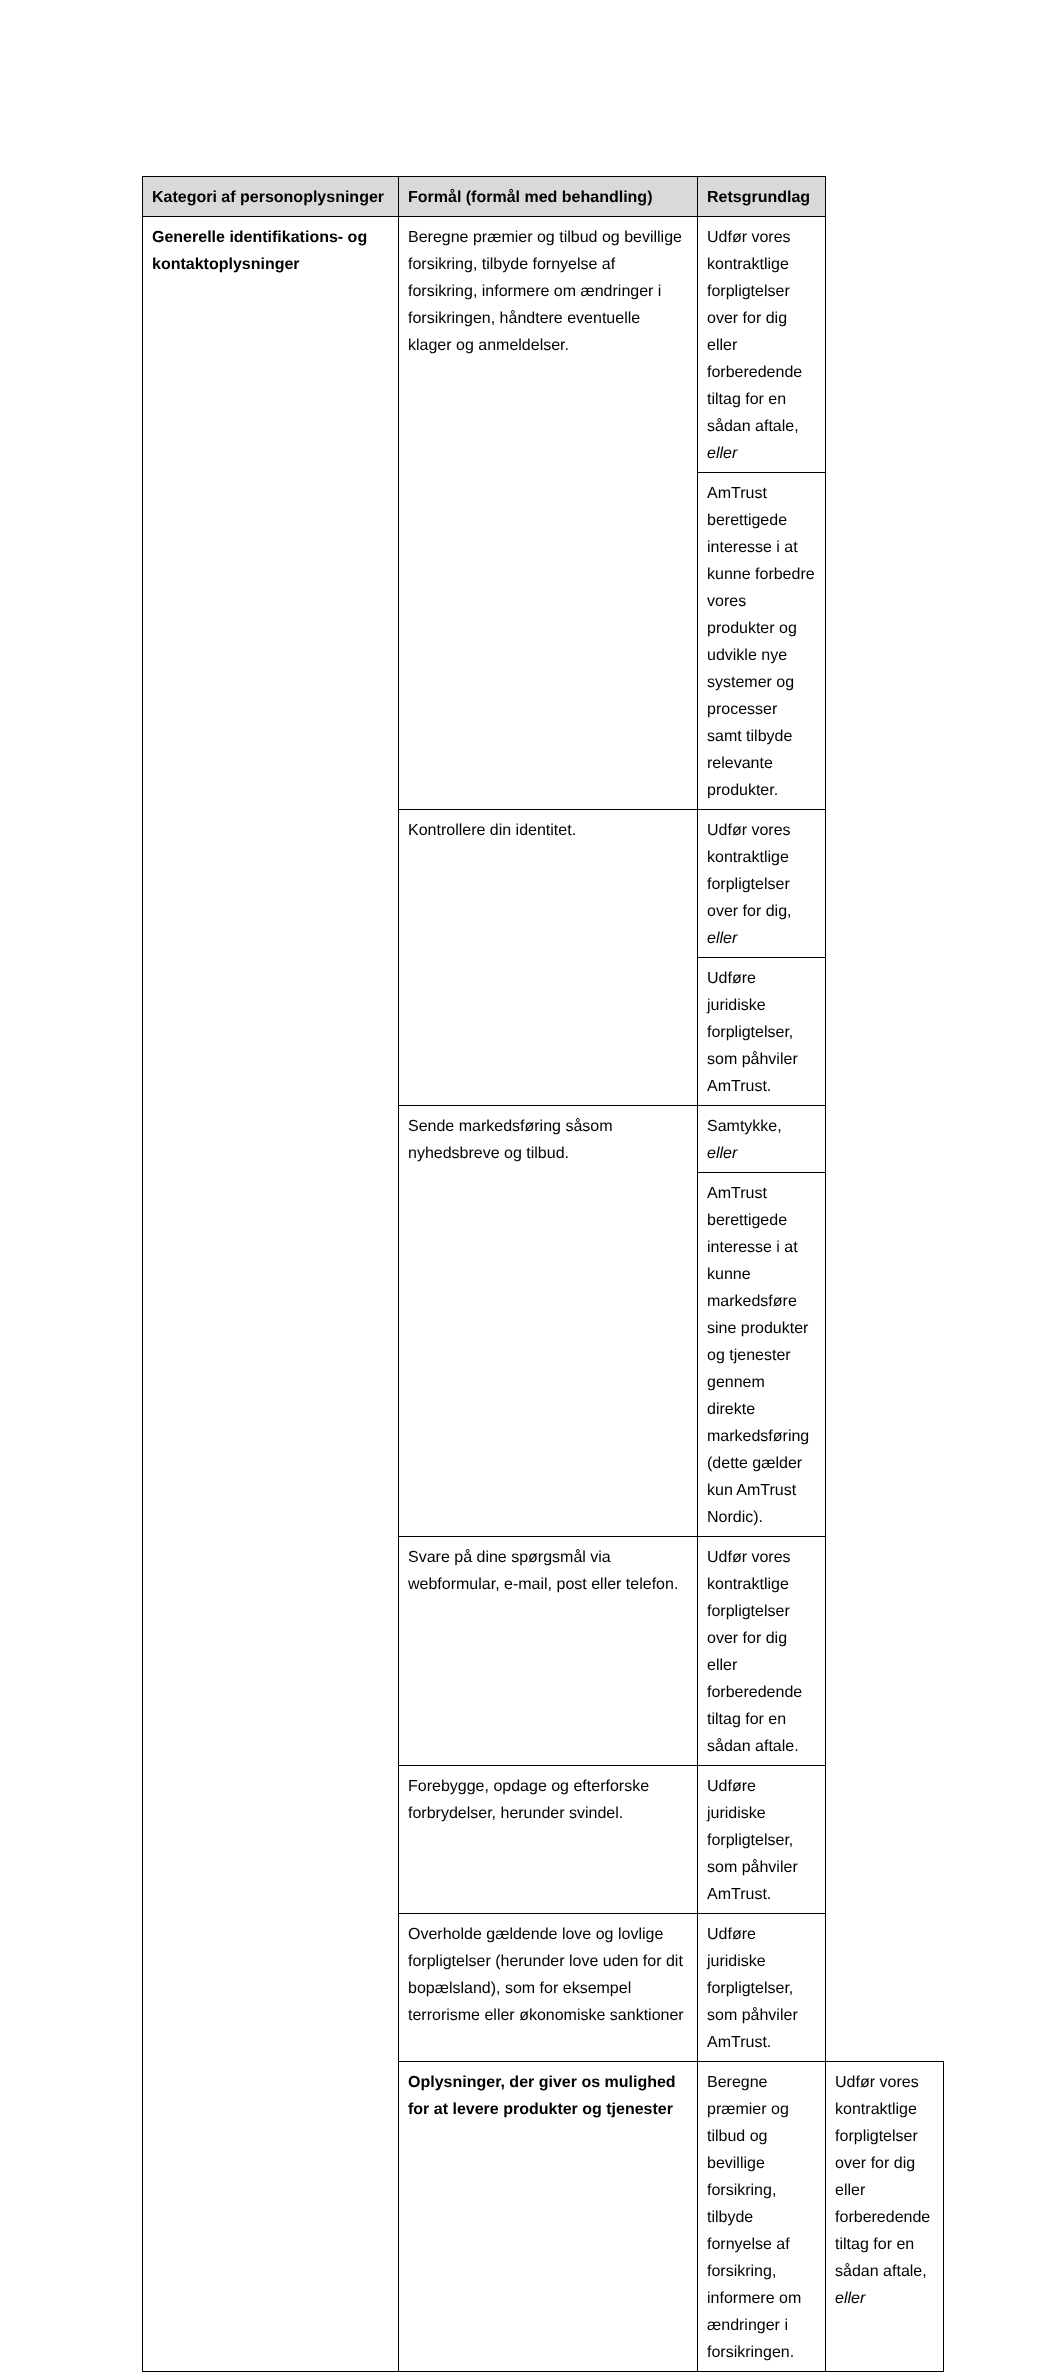| Kategori af personoplysninger | Formål (formål med behandling) | Retsgrundlag | |
| --- | --- | --- | --- |
| Generelle identifikations- og kontaktoplysninger | Beregne præmier og tilbud og bevillige forsikring, tilbyde fornyelse af forsikring, informere om ændringer i forsikringen, håndtere eventuelle klager og anmeldelser. | Udfør vores kontraktlige forpligtelser over for dig eller forberedende tiltag for en sådan aftale, eller | |
| | | AmTrust berettigede interesse i at kunne forbedre vores produkter og udvikle nye systemer og processer samt tilbyde relevante produkter. | |
| | Kontrollere din identitet. | Udfør vores kontraktlige forpligtelser over for dig, eller | |
| | | Udføre juridiske forpligtelser, som påhviler AmTrust. | |
| | Sende markedsføring såsom nyhedsbreve og tilbud. | Samtykke, eller | |
| | | AmTrust berettigede interesse i at kunne markedsføre sine produkter og tjenester gennem direkte markedsføring (dette gælder kun AmTrust Nordic). | |
| | Svare på dine spørgsmål via webformular, e-mail, post eller telefon. | Udfør vores kontraktlige forpligtelser over for dig eller forberedende tiltag for en sådan aftale. | |
| | Forebygge, opdage og efterforske forbrydelser, herunder svindel. | Udføre juridiske forpligtelser, som påhviler AmTrust. | |
| | Overholde gældende love og lovlige forpligtelser (herunder love uden for dit bopælsland), som for eksempel terrorisme eller økonomiske sanktioner | Udføre juridiske forpligtelser, som påhviler AmTrust. | |
| | Oplysninger, der giver os mulighed for at levere produkter og tjenester | Beregne præmier og tilbud og bevillige forsikring, tilbyde fornyelse af forsikring, informere om ændringer i forsikringen. | Udfør vores kontraktlige forpligtelser over for dig eller forberedende tiltag for en sådan aftale, eller |